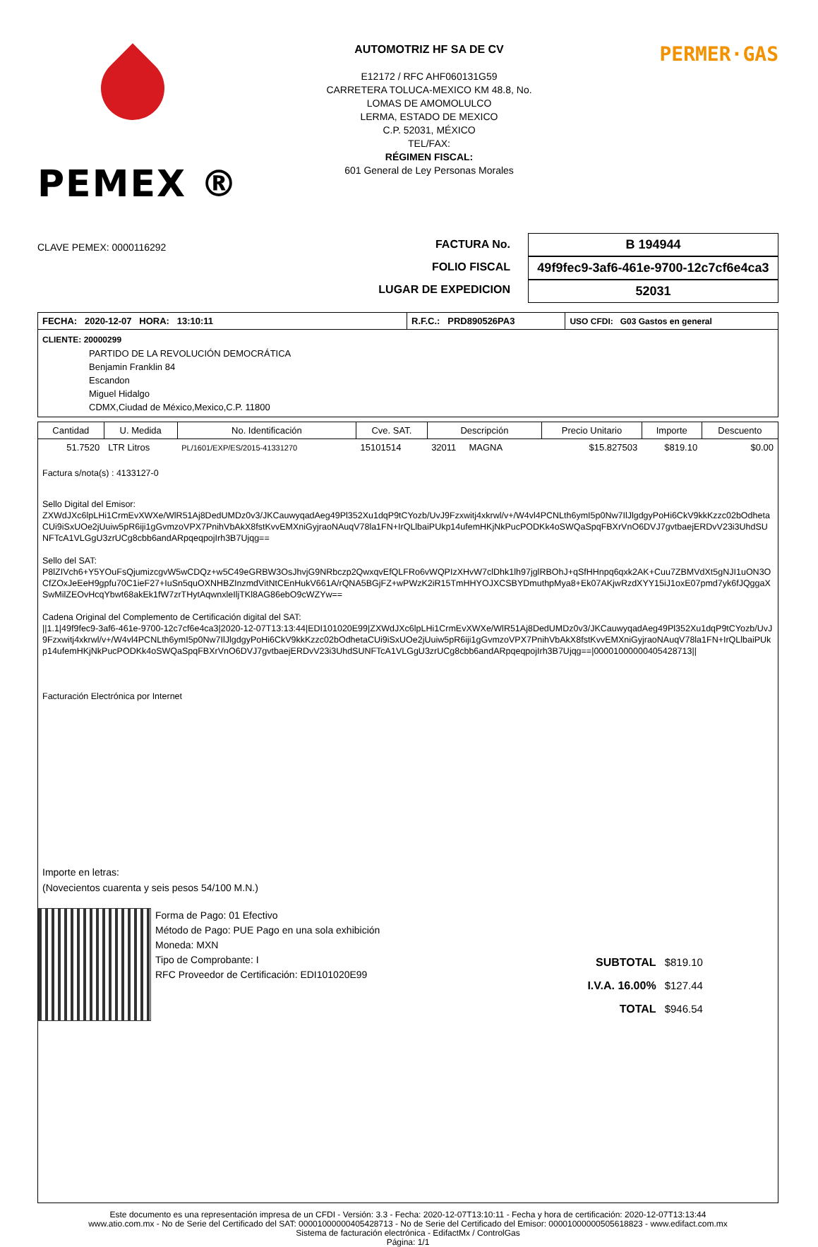PEMEX ®
AUTOMOTRIZ HF SA DE CV
E12172 / RFC AHF060131G59
CARRETERA TOLUCA-MEXICO KM 48.8, No.
LOMAS DE AMOMOLULCO
LERMA, ESTADO DE MEXICO
C.P. 52031, MÉXICO
TEL/FAX:
RÉGIMEN FISCAL:
601 General de Ley Personas Morales
PERMER·GAS
CLAVE PEMEX: 0000116292
FACTURA No.
FOLIO FISCAL
LUGAR DE EXPEDICION
B 194944
49f9fec9-3af6-461e-9700-12c7cf6e4ca3
52031
| FECHA: 2020-12-07 HORA: 13:10:11 | R.F.C.: PRD890526PA3 | USO CFDI: G03 Gastos en general |
CLIENTE: 20000299
PARTIDO DE LA REVOLUCIÓN DEMOCRÁTICA
Benjamin Franklin 84
Escandon
Miguel Hidalgo
CDMX,Ciudad de México,Mexico,C.P. 11800
| Cantidad | U. Medida | No. Identificación | Cve. SAT. | Descripción | Precio Unitario | Importe | Descuento |
| --- | --- | --- | --- | --- | --- | --- | --- |
| 51.7520 | LTR Litros | PL/1601/EXP/ES/2015-41331270 | 15101514 | 32011 MAGNA | $15.827503 | $819.10 | $0.00 |
Factura s/nota(s) : 4133127-0
Sello Digital del Emisor:
ZXWdJXc6lpLHi1CrmEvXWXe/WlR51Aj8DedUMDz0v3/JKCauwyqadAeg49Pl352Xu1dqP9tCYozb/UvJ9Fzxwitj4xkrwl/v+/W4vl4PCNLth6ymI5p0Nw7IlJlgdgyPoHi6CkV9kkKzzc02bOdhetaCUi9iSxUOe2jUuiw5pR6iji1gGvmzoVPX7PnihVbAkX8fstKvvEMXniGyjraoNAuqV78la1FN+IrQLlbaiPUkp14ufemHKjNkPucPODKk4oSWQaSpqFBXrVnO6DVJ7gvtbaejERDvV23i3UhdSUNFTcA1VLGgU3zrUCg8cbb6andARpqeqpojIrh3B7Ujqg==
Sello del SAT:
P8lZIVch6+Y5YOuFsQjumizcgvW5wCDQz+w5C49eGRBW3OsJhvjG9NRbczp2QwxqvEfQLFRo6vWQPIzXHvW7clDhk1lh97jglRBOhJ+qSfHHnpq6qxk2AK+Cuu7ZBMVdXt5gNJI1uON3OCfZOxJeEeH9gpfu70C1ieF27+IuSn5quOXNHBZInzmdVitNtCEnHukV661A/rQNA5BGjFZ+wPWzK2iR15TmHHYOJXCSBYDmuthpMya8+Ek07AKjwRzdXYY15iJ1oxE07pmd7yk6fJQggaXSwMilZEOvHcqYbwt68akEk1fW7zrTHytAqwnxleIljTKl8AG86ebO9cWZYw==
Cadena Original del Complemento de Certificación digital del SAT:
||1.1|49f9fec9-3af6-461e-9700-12c7cf6e4ca3|2020-12-07T13:13:44|EDI101020E99|ZXWdJXc6lpLHi1CrmEvXWXe/WlR51Aj8DedUMDz0v3/JKCauwyqadAeg49Pl352Xu1dqP9tCYozb/UvJ9Fzxwitj4xkrwl/v+/W4vl4PCNLth6ymI5p0Nw7IlJlgdgyPoHi6CkV9kkKzzc02bOdhetaCUi9iSxUOe2jUuiw5pR6iji1gGvmzoVPX7PnihVbAkX8fstKvvEMXniGyjraoNAuqV78la1FN+IrQLlbaiPUkp14ufemHKjNkPucPODKk4oSWQaSpqFBXrVnO6DVJ7gvtbaejERDvV23i3UhdSUNFTcA1VLGgU3zrUCg8cbb6andARpqeqpojIrh3B7Ujqg==|00001000000405428713||
Facturación Electrónica por Internet
Importe en letras:
(Novecientos cuarenta y seis pesos 54/100 M.N.)
Forma de Pago: 01 Efectivo
Método de Pago: PUE Pago en una sola exhibición
Moneda: MXN
Tipo de Comprobante: I
RFC Proveedor de Certificación: EDI101020E99
| SUBTOTAL | $819.10 |
| I.V.A. 16.00% | $127.44 |
| TOTAL | $946.54 |
Este documento es una representación impresa de un CFDI - Versión: 3.3 - Fecha: 2020-12-07T13:10:11 - Fecha y hora de certificación: 2020-12-07T13:13:44
www.atio.com.mx - No de Serie del Certificado del SAT: 00001000000405428713 - No de Serie del Certificado del Emisor: 00001000000505618823 - www.edifact.com.mx
Sistema de facturación electrónica - EdifactMx / ControlGas
Página: 1/1